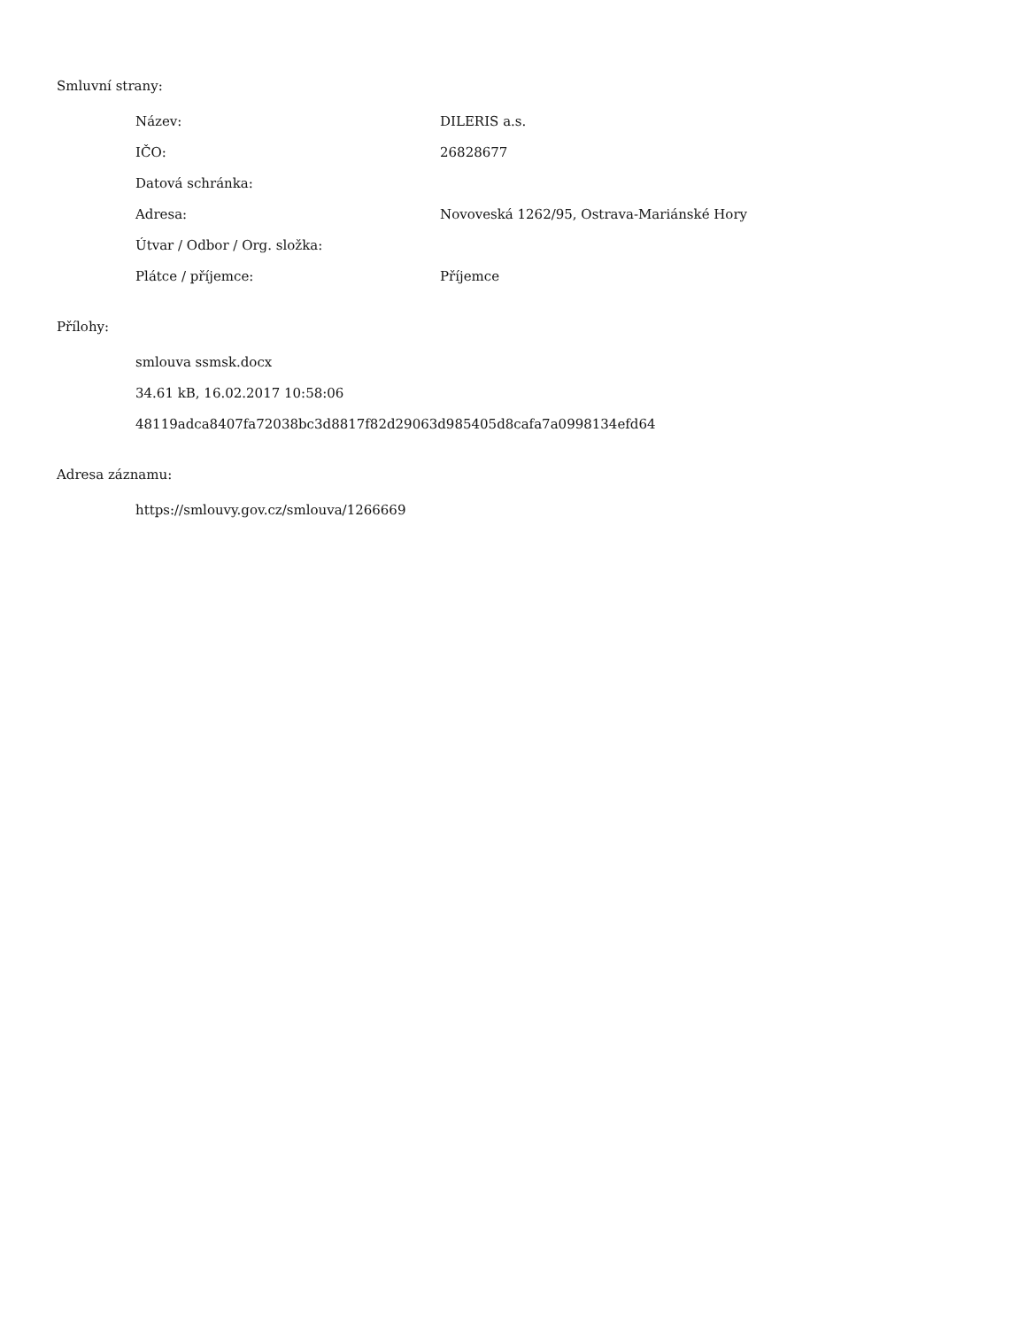Smluvní strany:
| Název: | DILERIS a.s. |
| IČO: | 26828677 |
| Datová schránka: | |
| Adresa: | Novoveská 1262/95, Ostrava-Mariánské Hory |
| Útvar / Odbor / Org. složka: | |
| Plátce / příjemce: | Příjemce |
Přílohy:
smlouva ssmsk.docx
34.61 kB, 16.02.2017 10:58:06
48119adca8407fa72038bc3d8817f82d29063d985405d8cafa7a0998134efd64
Adresa záznamu:
https://smlouvy.gov.cz/smlouva/1266669